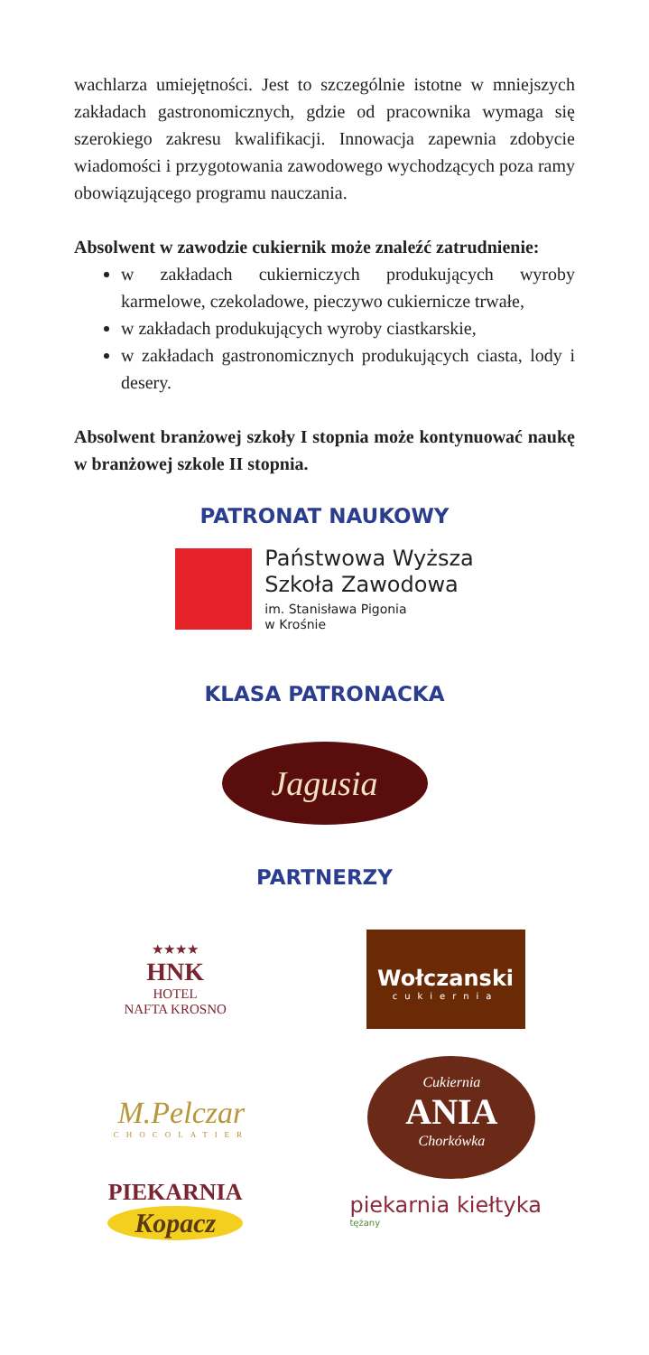wachlarza umiejętności. Jest to szczególnie istotne w mniejszych zakładach gastronomicznych, gdzie od pracownika wymaga się szerokiego zakresu kwalifikacji. Innowacja zapewnia zdobycie wiadomości i przygotowania zawodowego wychodzących poza ramy obowiązującego programu nauczania.
Absolwent w zawodzie cukiernik może znaleźć zatrudnienie:
w zakładach cukierniczych produkujących wyroby karmelowe, czekoladowe, pieczywo cukiernicze trwałe,
w zakładach produkujących wyroby ciastkarskie,
w zakładach gastronomicznych produkujących ciasta, lody i desery.
Absolwent branżowej szkoły I stopnia może kontynuować naukę w branżowej szkole II stopnia.
PATRONAT NAUKOWY
Państwowa Wyższa
Szkoła Zawodowa
im. Stanisława Pigonia
w Krośnie
KLASA PATRONACKA
Jagusia
PARTNERZY
★★★★
HNK
HOTEL
NAFTA KROSNO
Wołczanski
cukiernia
M.Pelczar
CHOCOLATIER
Cukiernia
ANIA
Chorkówka
PIEKARNIA
Kopacz
piekarnia kiełtyka
tężany